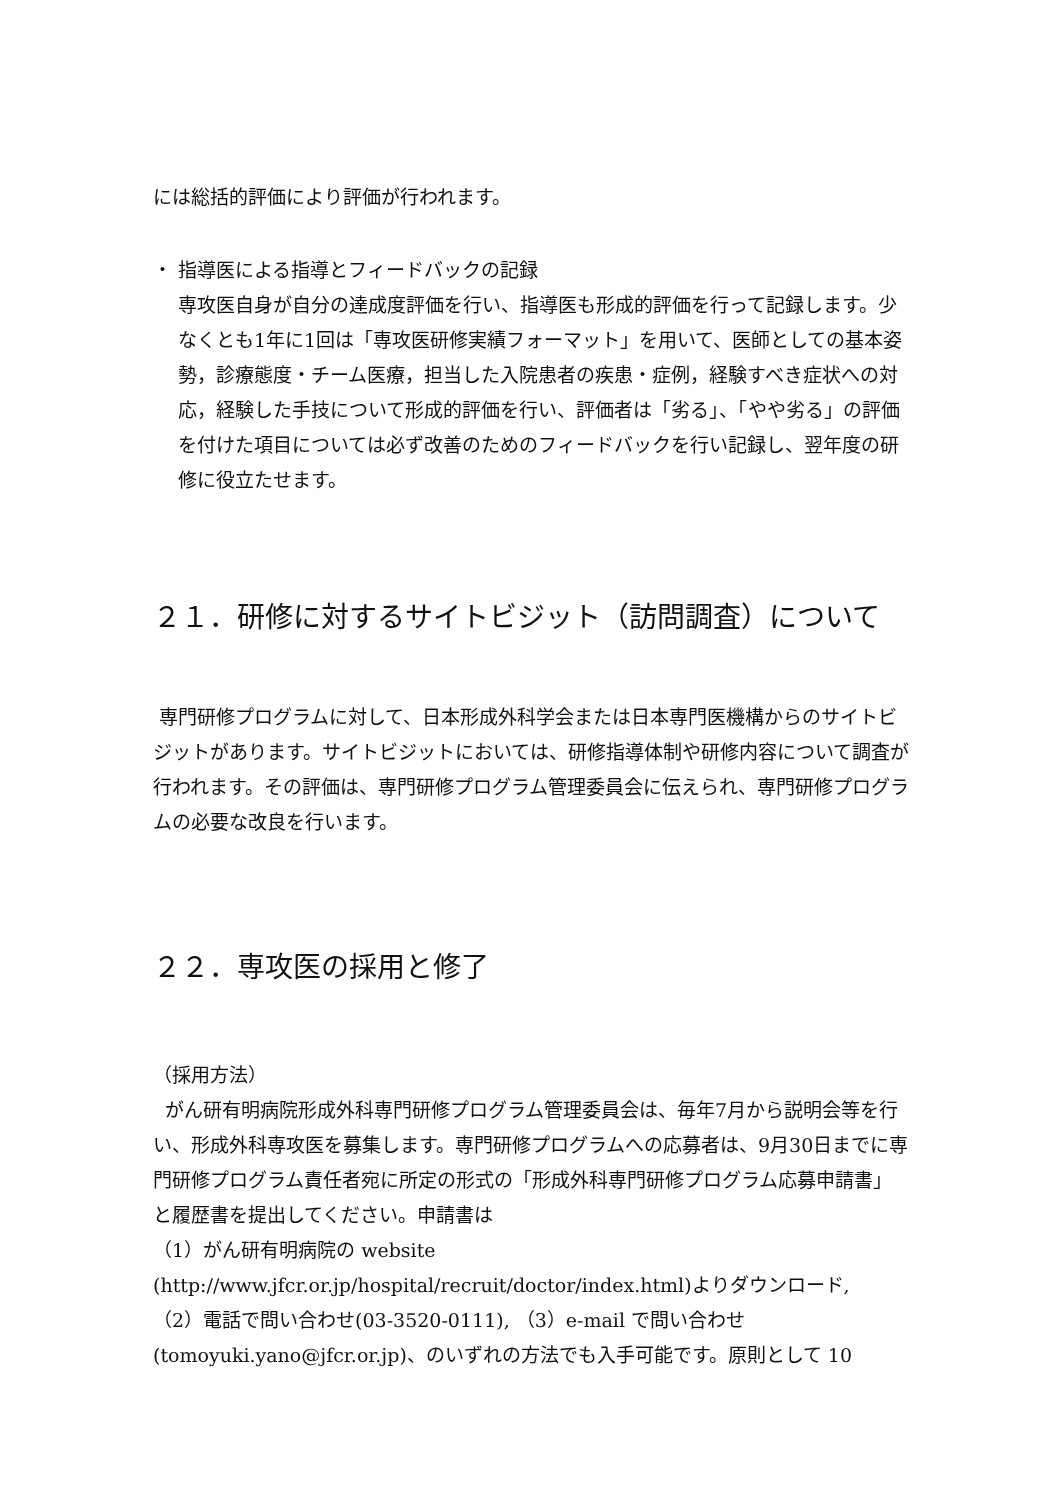には総括的評価により評価が行われます。
・ 指導医による指導とフィードバックの記録
専攻医自身が自分の達成度評価を行い、指導医も形成的評価を行って記録します。少なくとも1年に1回は「専攻医研修実績フォーマット」を用いて、医師としての基本姿勢，診療態度・チーム医療，担当した入院患者の疾患・症例，経験すべき症状への対応，経験した手技について形成的評価を行い、評価者は「劣る」、「やや劣る」の評価を付けた項目については必ず改善のためのフィードバックを行い記録し、翌年度の研修に役立たせます。
２１．研修に対するサイトビジット（訪問調査）について
専門研修プログラムに対して、日本形成外科学会または日本専門医機構からのサイトビジットがあります。サイトビジットにおいては、研修指導体制や研修内容について調査が行われます。その評価は、専門研修プログラム管理委員会に伝えられ、専門研修プログラムの必要な改良を行います。
２２．専攻医の採用と修了
（採用方法）
がん研有明病院形成外科専門研修プログラム管理委員会は、毎年7月から説明会等を行い、形成外科専攻医を募集します。専門研修プログラムへの応募者は、9月30日までに専門研修プログラム責任者宛に所定の形式の「形成外科専門研修プログラム応募申請書」と履歴書を提出してください。申請書は
（1）がん研有明病院の website
(http://www.jfcr.or.jp/hospital/recruit/doctor/index.html)よりダウンロード,
（2）電話で問い合わせ(03-3520-0111), （3）e-mail で問い合わせ
(tomoyuki.yano@jfcr.or.jp)、のいずれの方法でも入手可能です。原則として 10